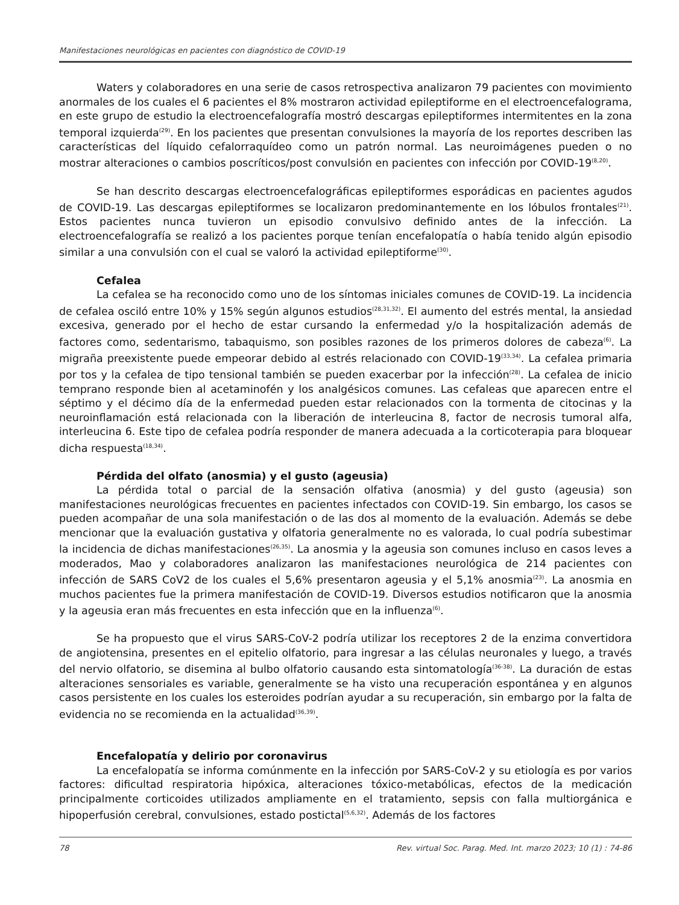Manifestaciones neurológicas en pacientes con diagnóstico de COVID-19
Waters y colaboradores en una serie de casos retrospectiva analizaron 79 pacientes con movimiento anormales de los cuales el 6 pacientes el 8% mostraron actividad epileptiforme en el electroencefalograma, en este grupo de estudio la electroencefalografía mostró descargas epileptiformes intermitentes en la zona temporal izquierda<sup>(29)</sup>. En los pacientes que presentan convulsiones la mayoría de los reportes describen las características del líquido cefalorraquídeo como un patrón normal. Las neuroimágenes pueden o no mostrar alteraciones o cambios poscríticos/post convulsión en pacientes con infección por COVID-19<sup>(8,20)</sup>.
Se han descrito descargas electroencefalográficas epileptiformes esporádicas en pacientes agudos de COVID-19. Las descargas epileptiformes se localizaron predominantemente en los lóbulos frontales<sup>(21)</sup>. Estos pacientes nunca tuvieron un episodio convulsivo definido antes de la infección. La electroencefalografía se realizó a los pacientes porque tenían encefalopatía o había tenido algún episodio similar a una convulsión con el cual se valoró la actividad epileptiforme<sup>(30)</sup>.
Cefalea
La cefalea se ha reconocido como uno de los síntomas iniciales comunes de COVID-19. La incidencia de cefalea osciló entre 10% y 15% según algunos estudios<sup>(28,31,32)</sup>. El aumento del estrés mental, la ansiedad excesiva, generado por el hecho de estar cursando la enfermedad y/o la hospitalización además de factores como, sedentarismo, tabaquismo, son posibles razones de los primeros dolores de cabeza<sup>(6)</sup>. La migraña preexistente puede empeorar debido al estrés relacionado con COVID-19<sup>(33,34)</sup>. La cefalea primaria por tos y la cefalea de tipo tensional también se pueden exacerbar por la infección<sup>(28)</sup>. La cefalea de inicio temprano responde bien al acetaminofén y los analgésicos comunes. Las cefaleas que aparecen entre el séptimo y el décimo día de la enfermedad pueden estar relacionados con la tormenta de citocinas y la neuroinflamación está relacionada con la liberación de interleucina 8, factor de necrosis tumoral alfa, interleucina 6. Este tipo de cefalea podría responder de manera adecuada a la corticoterapia para bloquear dicha respuesta<sup>(18,34)</sup>.
Pérdida del olfato (anosmia) y el gusto (ageusia)
La pérdida total o parcial de la sensación olfativa (anosmia) y del gusto (ageusia) son manifestaciones neurológicas frecuentes en pacientes infectados con COVID-19. Sin embargo, los casos se pueden acompañar de una sola manifestación o de las dos al momento de la evaluación. Además se debe mencionar que la evaluación gustativa y olfatoria generalmente no es valorada, lo cual podría subestimar la incidencia de dichas manifestaciones<sup>(26,35)</sup>. La anosmia y la ageusia son comunes incluso en casos leves a moderados, Mao y colaboradores analizaron las manifestaciones neurológica de 214 pacientes con infección de SARS CoV2 de los cuales el 5,6% presentaron ageusia y el 5,1% anosmia<sup>(23)</sup>. La anosmia en muchos pacientes fue la primera manifestación de COVID-19. Diversos estudios notificaron que la anosmia y la ageusia eran más frecuentes en esta infección que en la influenza<sup>(6)</sup>.
Se ha propuesto que el virus SARS-CoV-2 podría utilizar los receptores 2 de la enzima convertidora de angiotensina, presentes en el epitelio olfatorio, para ingresar a las células neuronales y luego, a través del nervio olfatorio, se disemina al bulbo olfatorio causando esta sintomatología<sup>(36-38)</sup>. La duración de estas alteraciones sensoriales es variable, generalmente se ha visto una recuperación espontánea y en algunos casos persistente en los cuales los esteroides podrían ayudar a su recuperación, sin embargo por la falta de evidencia no se recomienda en la actualidad<sup>(36,39)</sup>.
Encefalopatía y delirio por coronavirus
La encefalopatía se informa comúnmente en la infección por SARS-CoV-2 y su etiología es por varios factores: dificultad respiratoria hipóxica, alteraciones tóxico-metabólicas, efectos de la medicación principalmente corticoides utilizados ampliamente en el tratamiento, sepsis con falla multiorgánica e hipoperfusión cerebral, convulsiones, estado postictal<sup>(5,6,32)</sup>. Además de los factores
78 Rev. virtual Soc. Parag. Med. Int. marzo 2023; 10 (1) : 74-86